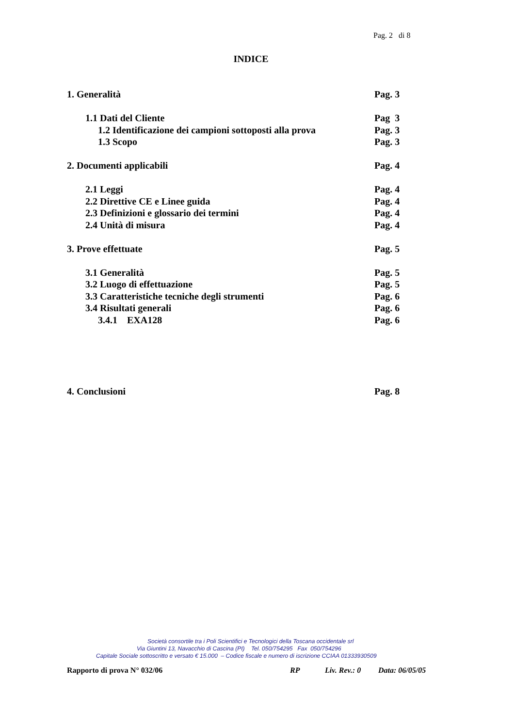Pag. 2 di 8
INDICE
1. Generalità Pag. 3
1.1 Dati del Cliente Pag 3
1.2 Identificazione dei campioni sottoposti alla prova Pag. 3
1.3 Scopo Pag. 3
2. Documenti applicabili Pag. 4
2.1 Leggi Pag. 4
2.2 Direttive CE e Linee guida Pag. 4
2.3 Definizioni e glossario dei termini Pag. 4
2.4 Unità di misura Pag. 4
3. Prove effettuate Pag. 5
3.1 Generalità Pag. 5
3.2 Luogo di effettuazione Pag. 5
3.3 Caratteristiche tecniche degli strumenti Pag. 6
3.4 Risultati generali Pag. 6
3.4.1 EXA128 Pag. 6
4. Conclusioni Pag. 8
Società consortile tra i Poli Scientifici e Tecnologici della Toscana occidentale srl
Via Giuntini 13, Navacchio di Cascina (PI) Tel. 050/754295 Fax 050/754296
Capitale Sociale sottoscritto e versato € 15.000 – Codice fiscale e numero di iscrizione CCIAA 01333930509
Rapporto di prova N° 032/06 RP Liv. Rev.: 0 Data: 06/05/05